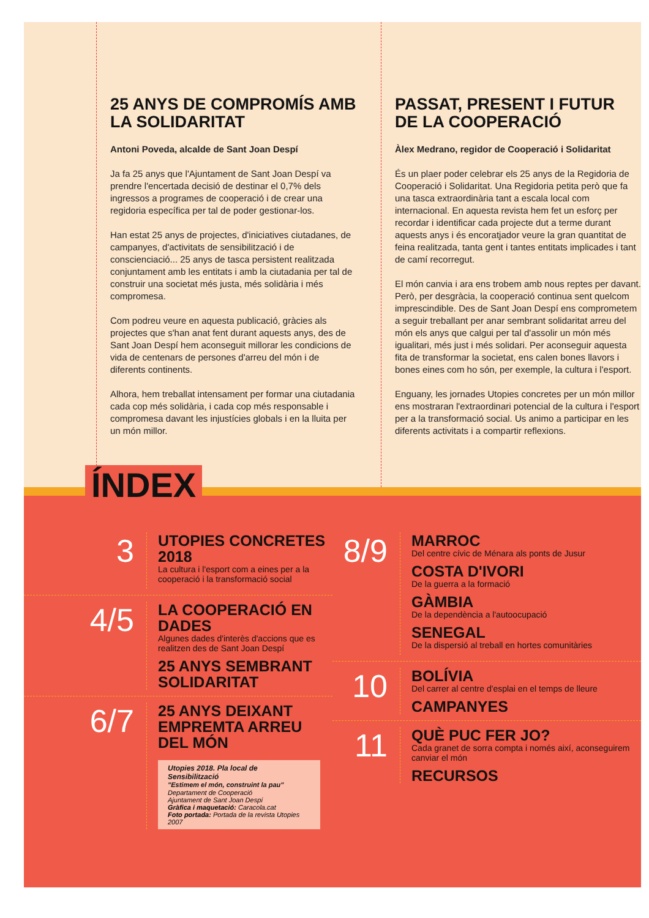25 ANYS DE COMPROMÍS AMB LA SOLIDARITAT
Antoni Poveda, alcalde de Sant Joan Despí
Ja fa 25 anys que l'Ajuntament de Sant Joan Despí va prendre l'encertada decisió de destinar el 0,7% dels ingressos a programes de cooperació i de crear una regidoria específica per tal de poder gestionar-los.
Han estat 25 anys de projectes, d'iniciatives ciutadanes, de campanyes, d'activitats de sensibilització i de conscienciació... 25 anys de tasca persistent realitzada conjuntament amb les entitats i amb la ciutadania per tal de construir una societat més justa, més solidària i més compromesa.
Com podreu veure en aquesta publicació, gràcies als projectes que s'han anat fent durant aquests anys, des de Sant Joan Despí hem aconseguit millorar les condicions de vida de centenars de persones d'arreu del món i de diferents continents.
Alhora, hem treballat intensament per formar una ciutadania cada cop més solidària, i cada cop més responsable i compromesa davant les injustícies globals i en la lluita per un món millor.
PASSAT, PRESENT I FUTUR DE LA COOPERACIÓ
Àlex Medrano, regidor de Cooperació i Solidaritat
És un plaer poder celebrar els 25 anys de la Regidoria de Cooperació i Solidaritat. Una Regidoria petita però que fa una tasca extraordinària tant a escala local com internacional. En aquesta revista hem fet un esforç per recordar i identificar cada projecte dut a terme durant aquests anys i és encoratjador veure la gran quantitat de feina realitzada, tanta gent i tantes entitats implicades i tant de camí recorregut.
El món canvia i ara ens trobem amb nous reptes per davant. Però, per desgràcia, la cooperació continua sent quelcom imprescindible. Des de Sant Joan Despí ens comprometem a seguir treballant per anar sembrant solidaritat arreu del món els anys que calgui per tal d'assolir un món més igualitari, més just i més solidari. Per aconseguir aquesta fita de transformar la societat, ens calen bones llavors i bones eines com ho són, per exemple, la cultura i l'esport.
Enguany, les jornades Utopies concretes per un món millor ens mostraran l'extraordinari potencial de la cultura i l'esport per a la transformació social. Us animo a participar en les diferents activitats i a compartir reflexions.
ÍNDEX
3
UTOPIES CONCRETES 2018
La cultura i l'esport com a eines per a la cooperació i la transformació social
4/5
LA COOPERACIÓ EN DADES
Algunes dades d'interès d'accions que es realitzen des de Sant Joan Despí
25 ANYS SEMBRANT SOLIDARITAT
6/7
25 ANYS DEIXANT EMPREMTA ARREU DEL MÓN
Utopies 2018. Pla local de Sensibilització
"Estimem el món, construint la pau"
Departament de Cooperació
Ajuntament de Sant Joan Despí
Gràfica i maquetació: Caracola.cat
Foto portada: Portada de la revista Utopies 2007
8/9
MARROC
Del centre cívic de Ménara als ponts de Jusur
COSTA D'IVORI
De la guerra a la formació
GÀMBIA
De la dependència a l'autoocupació
SENEGAL
De la dispersió al treball en hortes comunitàries
10
BOLÍVIA
Del carrer al centre d'esplai en el temps de lleure
CAMPANYES
11
QUÈ PUC FER JO?
Cada granet de sorra compta i només així, aconseguirem canviar el món
RECURSOS